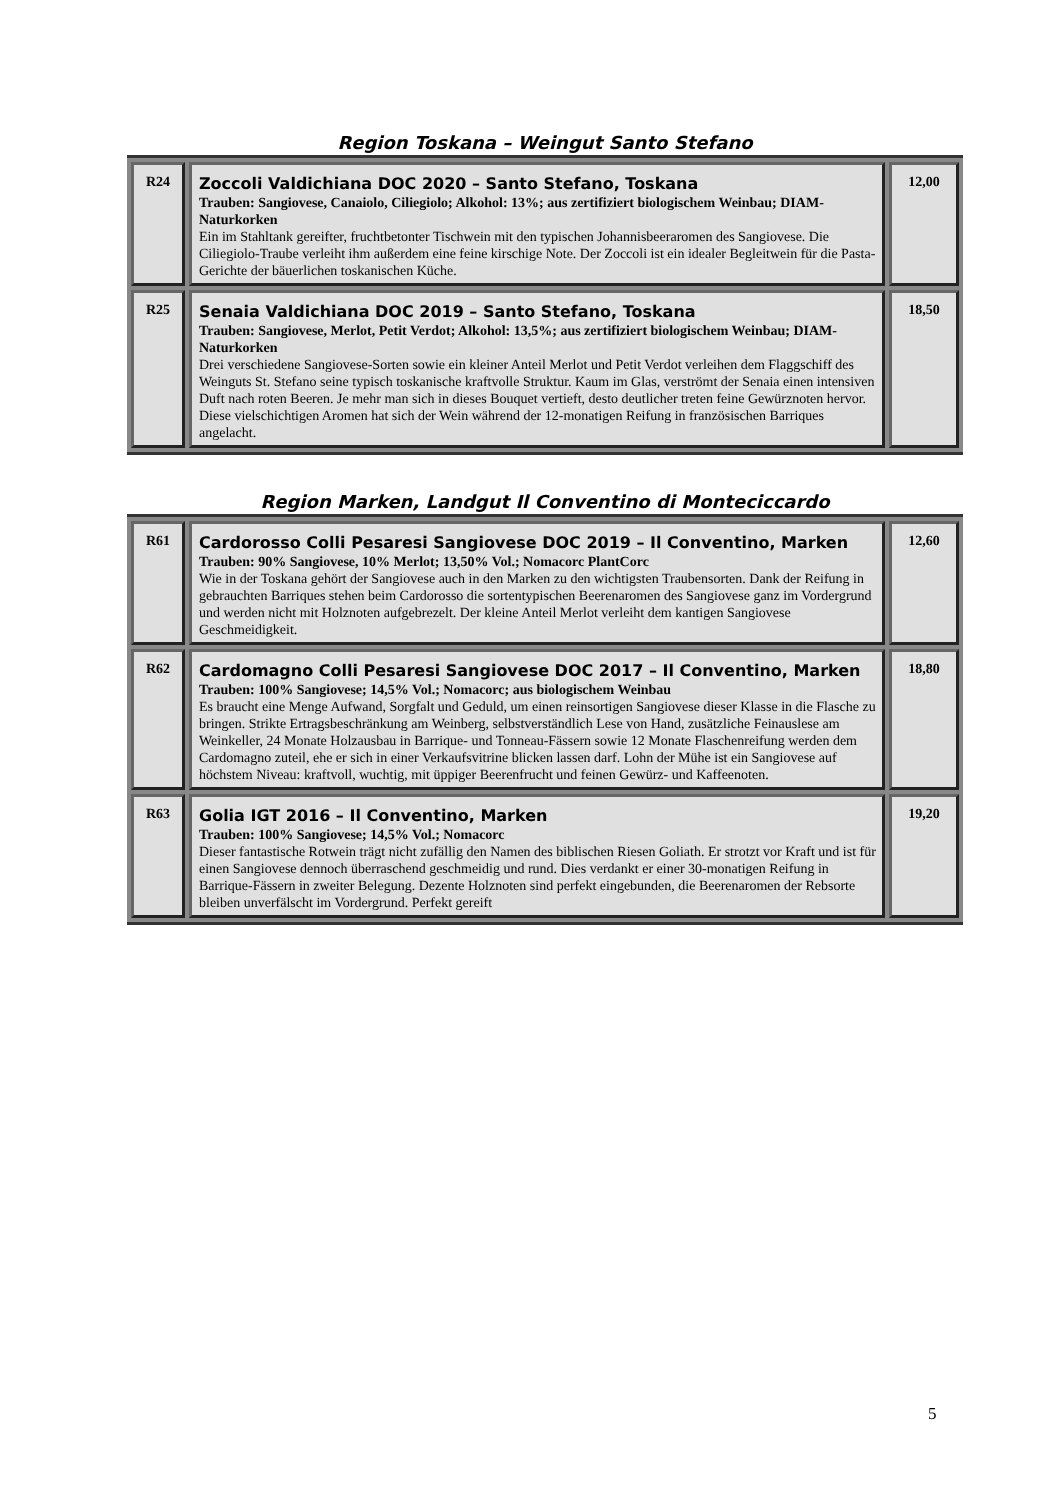Region Toskana – Weingut Santo Stefano
| R24 | Zoccoli Valdichiana DOC 2020 – Santo Stefano, Toskana Trauben: Sangiovese, Canaiolo, Ciliegiolo; Alkohol: 13%; aus zertifiziert biologischem Weinbau; DIAM-Naturkorken Ein im Stahltank gereifter, fruchtbetonter Tischwein mit den typischen Johannisbeeraromen des Sangiovese. Die Ciliegiolo-Traube verleiht ihm außerdem eine feine kirschige Note. Der Zoccoli ist ein idealer Begleitwein für die Pasta-Gerichte der bäuerlichen toskanischen Küche. | 12,00 |
| R25 | Senaia Valdichiana DOC 2019 – Santo Stefano, Toskana Trauben: Sangiovese, Merlot, Petit Verdot; Alkohol: 13,5%; aus zertifiziert biologischem Weinbau; DIAM-Naturkorken Drei verschiedene Sangiovese-Sorten sowie ein kleiner Anteil Merlot und Petit Verdot verleihen dem Flaggschiff des Weinguts St. Stefano seine typisch toskanische kraftvolle Struktur. Kaum im Glas, verströmt der Senaia einen intensiven Duft nach roten Beeren. Je mehr man sich in dieses Bouquet vertieft, desto deutlicher treten feine Gewürznoten hervor. Diese vielschichtigen Aromen hat sich der Wein während der 12-monatigen Reifung in französischen Barriques angelacht. | 18,50 |
Region Marken, Landgut Il Conventino di Monteciccardo
| R61 | Cardorosso Colli Pesaresi Sangiovese DOC 2019 – Il Conventino, Marken Trauben: 90% Sangiovese, 10% Merlot; 13,50% Vol.; Nomacorc PlantCorc Wie in der Toskana gehört der Sangiovese auch in den Marken zu den wichtigsten Traubensorten. Dank der Reifung in gebrauchten Barriques stehen beim Cardorosso die sortentypischen Beerenaromen des Sangiovese ganz im Vordergrund und werden nicht mit Holznoten aufgebrezelt. Der kleine Anteil Merlot verleiht dem kantigen Sangiovese Geschmeidigkeit. | 12,60 |
| R62 | Cardomagno Colli Pesaresi Sangiovese DOC 2017 – Il Conventino, Marken Trauben: 100% Sangiovese; 14,5% Vol.; Nomacorc; aus biologischem Weinbau Es braucht eine Menge Aufwand, Sorgfalt und Geduld, um einen reinsortigen Sangiovese dieser Klasse in die Flasche zu bringen. Strikte Ertragsbeschränkung am Weinberg, selbstverständlich Lese von Hand, zusätzliche Feinauslese am Weinkeller, 24 Monate Holzausbau in Barrique- und Tonneau-Fässern sowie 12 Monate Flaschenreifung werden dem Cardomagno zuteil, ehe er sich in einer Verkaufsvitrine blicken lassen darf. Lohn der Mühe ist ein Sangiovese auf höchstem Niveau: kraftvoll, wuchtig, mit üppiger Beerenfrucht und feinen Gewürz- und Kaffeenoten. | 18,80 |
| R63 | Golia IGT 2016 – Il Conventino, Marken Trauben: 100% Sangiovese; 14,5% Vol.; Nomacorc Dieser fantastische Rotwein trägt nicht zufällig den Namen des biblischen Riesen Goliath. Er strotzt vor Kraft und ist für einen Sangiovese dennoch überraschend geschmeidig und rund. Dies verdankt er einer 30-monatigen Reifung in Barrique-Fässern in zweiter Belegung. Dezente Holznoten sind perfekt eingebunden, die Beerenaromen der Rebsorte bleiben unverfälscht im Vordergrund. Perfekt gereift | 19,20 |
5